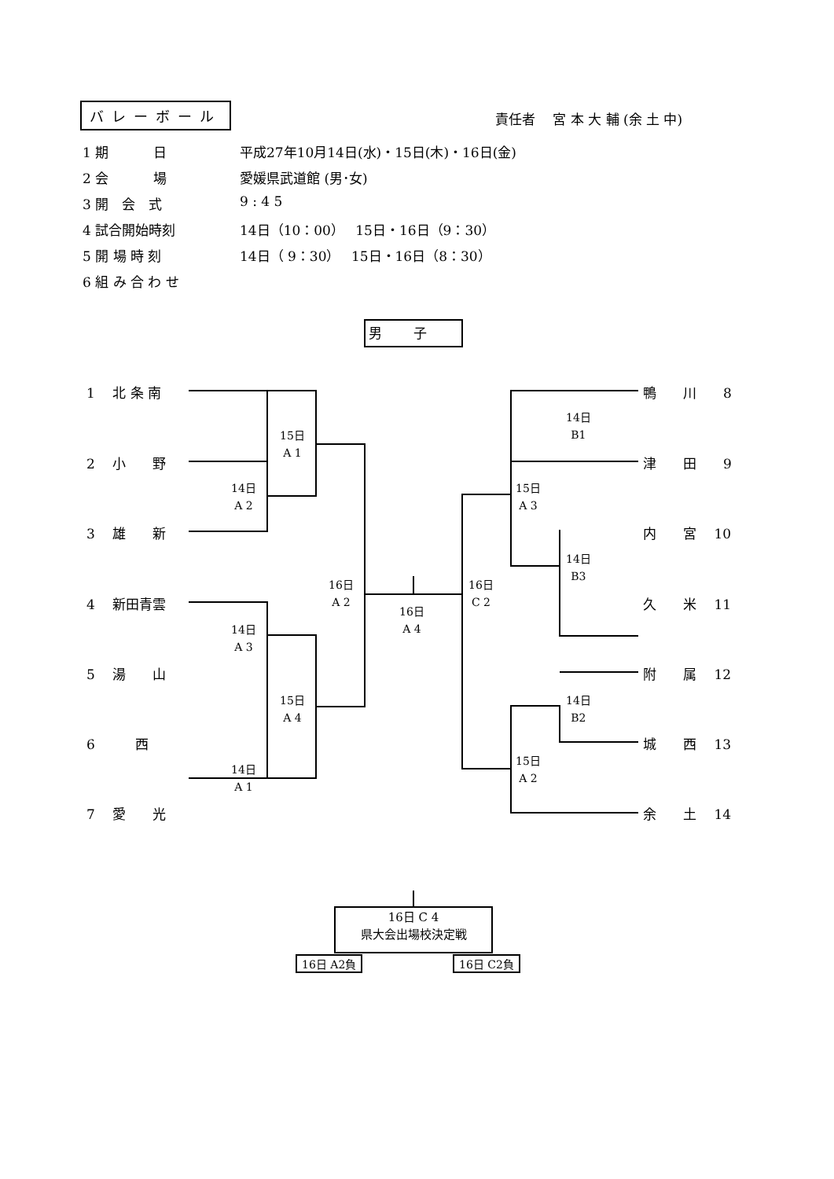バレーボール 責任者　 宮 本 大 輔 (余 土 中)
1 期　　　 日 平成27年10月14日(水)・15日(木)・16日(金)
2 会　　　 場 愛媛県武道館 (男･女)
3 開　会　式 9 : 4 5
4 試合開始時刻 14日（10：00）　 15日・16日（9：30）
5 開 場 時 刻 14日（ 9：30）　 15日・16日（8：30）
6 組 み 合 わ せ
男子
1　 北 条 南
2　 小　　野
3　 雄　　新
4　 新田青雲
5　 湯　　山
6　　　西
7　 愛　　光
鴨　　川　　8
津　　田　　9
内　　宮　 10
久　　米　 11
附　　属　 12
城　　西　 13
余　　土　 14
15日
A 1
14日
A 2
14日
A 3
15日
A 4
14日
A 1
16日
A 2
16日
A 4
16日
C 2
14日
B1
15日
A 3
14日
B3
14日
B2
15日
A 2
16日 C 4
県大会出場校決定戦
16日 A2負 16日 C2負